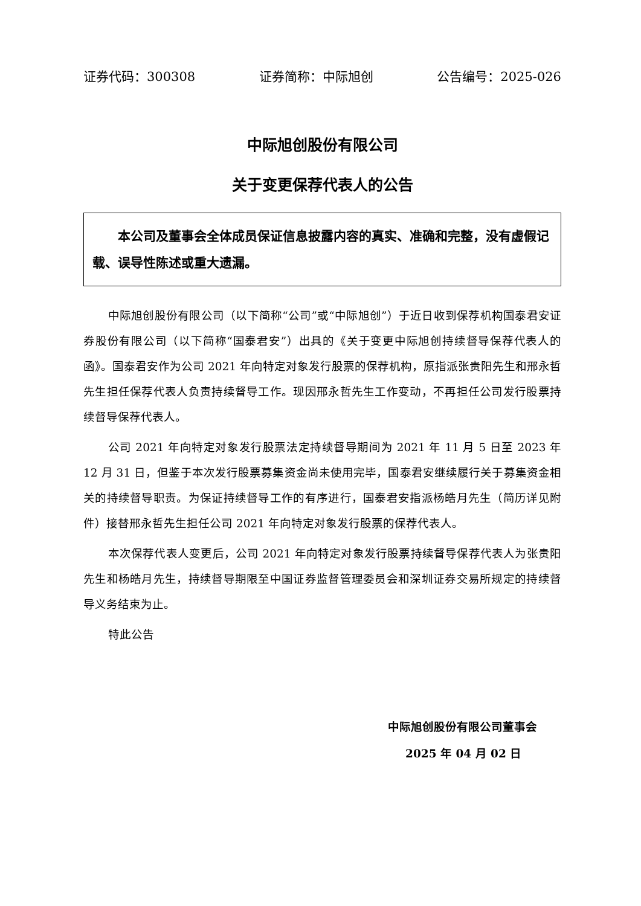证券代码：300308 证券简称：中际旭创 公告编号：2025-026
中际旭创股份有限公司
关于变更保荐代表人的公告
本公司及董事会全体成员保证信息披露内容的真实、准确和完整，没有虚假记载、误导性陈述或重大遗漏。
中际旭创股份有限公司（以下简称“公司”或“中际旭创”）于近日收到保荐机构国泰君安证券股份有限公司（以下简称“国泰君安”）出具的《关于变更中际旭创持续督导保荐代表人的函》。国泰君安作为公司 2021 年向特定对象发行股票的保荐机构，原指派张贵阳先生和邢永哲先生担任保荐代表人负责持续督导工作。现因邢永哲先生工作变动，不再担任公司发行股票持续督导保荐代表人。
公司 2021 年向特定对象发行股票法定持续督导期间为 2021 年 11 月 5 日至 2023 年 12 月 31 日，但鉴于本次发行股票募集资金尚未使用完毕，国泰君安继续履行关于募集资金相关的持续督导职责。为保证持续督导工作的有序进行，国泰君安指派杨皓月先生（简历详见附件）接替邢永哲先生担任公司 2021 年向特定对象发行股票的保荐代表人。
本次保荐代表人变更后，公司 2021 年向特定对象发行股票持续督导保荐代表人为张贵阳先生和杨皓月先生，持续督导期限至中国证券监督管理委员会和深圳证券交易所规定的持续督导义务结束为止。
特此公告
中际旭创股份有限公司董事会
2025 年 04 月 02 日